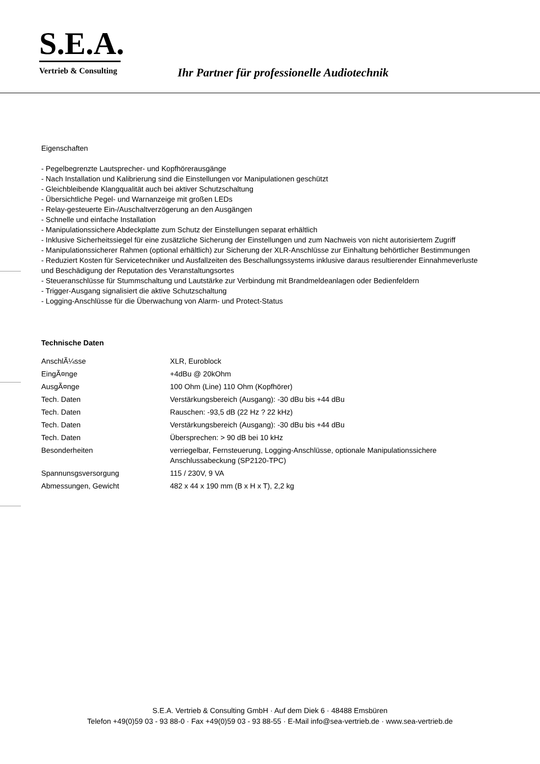S.E.A.
Vertrieb & Consulting
Ihr Partner für professionelle Audiotechnik
Eigenschaften
- Pegelbegrenzte Lautsprecher- und Kopfhörerausgänge
- Nach Installation und Kalibrierung sind die Einstellungen vor Manipulationen geschützt
- Gleichbleibende Klangqualität auch bei aktiver Schutzschaltung
- Übersichtliche Pegel- und Warnanzeige mit großen LEDs
- Relay-gesteuerte Ein-/Auschaltverzögerung an den Ausgängen
- Schnelle und einfache Installation
- Manipulationssichere Abdeckplatte zum Schutz der Einstellungen separat erhältlich
- Inklusive Sicherheitssiegel für eine zusätzliche Sicherung der Einstellungen und zum Nachweis von nicht autorisiertem Zugriff
- Manipulationssicherer Rahmen (optional erhältlich) zur Sicherung der XLR-Anschlüsse zur Einhaltung behörtlicher Bestimmungen
- Reduziert Kosten für Servicetechniker und Ausfallzeiten des Beschallungssystems inklusive daraus resultierender Einnahmeverluste und Beschädigung der Reputation des Veranstaltungsortes
- Steueranschlüsse für Stummschaltung und Lautstärke zur Verbindung mit Brandmeldeanlagen oder Bedienfeldern
- Trigger-Ausgang signalisiert die aktive Schutzschaltung
- Logging-Anschlüsse für die Überwachung von Alarm- und Protect-Status
Technische Daten
| AnschlÃ¼sse | XLR, Euroblock |
| EingÃ¤nge | +4dBu @ 20kOhm |
| AusgÃ¤nge | 100 Ohm (Line) 110 Ohm (Kopfhörer) |
| Tech. Daten | Verstärkungsbereich (Ausgang): -30 dBu bis +44 dBu |
| Tech. Daten | Rauschen: -93,5 dB (22 Hz ? 22 kHz) |
| Tech. Daten | Verstärkungsbereich (Ausgang): -30 dBu bis +44 dBu |
| Tech. Daten | Übersprechen: > 90 dB bei 10 kHz |
| Besonderheiten | verriegelbar, Fernsteuerung, Logging-Anschlüsse, optionale Manipulationssichere Anschlussabeckung (SP2120-TPC) |
| Spannunsgsversorgung | 115 / 230V, 9 VA |
| Abmessungen, Gewicht | 482 x 44 x 190 mm (B x H x T), 2,2 kg |
S.E.A. Vertrieb & Consulting GmbH · Auf dem Diek 6 · 48488 Emsbüren
Telefon +49(0)59 03 - 93 88-0 · Fax +49(0)59 03 - 93 88-55 · E-Mail info@sea-vertrieb.de · www.sea-vertrieb.de